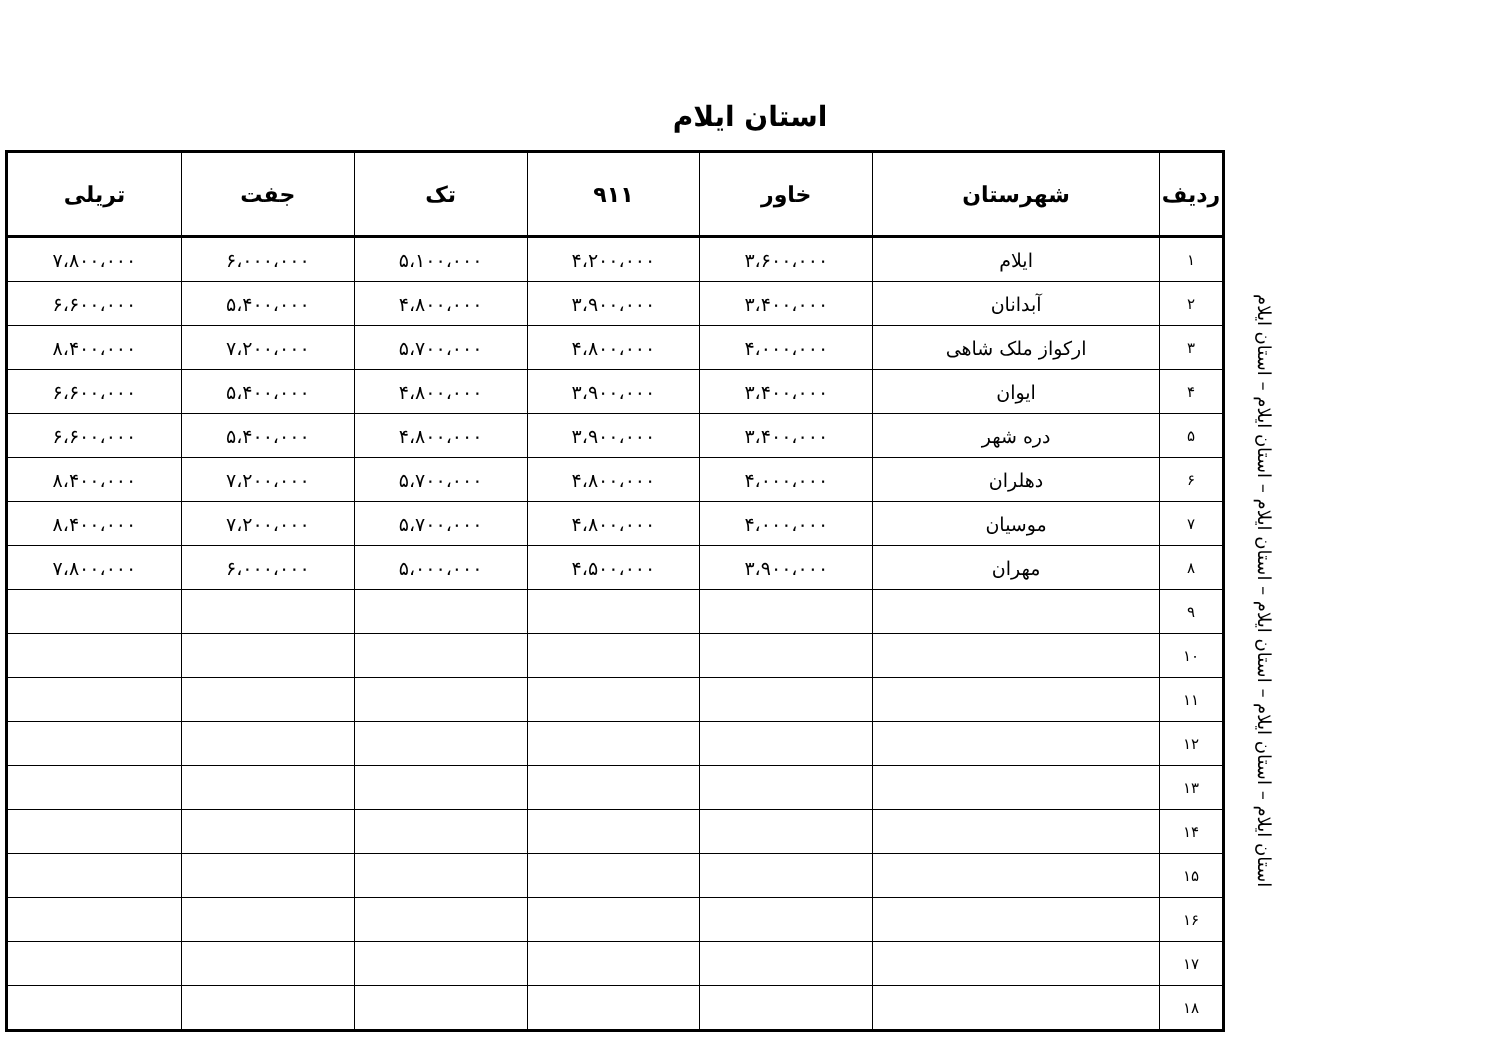استان ایلام
استان ایلام – استان ایلام – استان ایلام – استان ایلام – استان ایلام – استان ایلام
| ردیف | شهرستان | خاور | ۹۱۱ | تک | جفت | تریلی |
| --- | --- | --- | --- | --- | --- | --- |
| ۱ | ایلام | ۳،۶۰۰،۰۰۰ | ۴،۲۰۰،۰۰۰ | ۵،۱۰۰،۰۰۰ | ۶،۰۰۰،۰۰۰ | ۷،۸۰۰،۰۰۰ |
| ۲ | آبدانان | ۳،۴۰۰،۰۰۰ | ۳،۹۰۰،۰۰۰ | ۴،۸۰۰،۰۰۰ | ۵،۴۰۰،۰۰۰ | ۶،۶۰۰،۰۰۰ |
| ۳ | ارکواز ملک شاهی | ۴،۰۰۰،۰۰۰ | ۴،۸۰۰،۰۰۰ | ۵،۷۰۰،۰۰۰ | ۷،۲۰۰،۰۰۰ | ۸،۴۰۰،۰۰۰ |
| ۴ | ایوان | ۳،۴۰۰،۰۰۰ | ۳،۹۰۰،۰۰۰ | ۴،۸۰۰،۰۰۰ | ۵،۴۰۰،۰۰۰ | ۶،۶۰۰،۰۰۰ |
| ۵ | دره شهر | ۳،۴۰۰،۰۰۰ | ۳،۹۰۰،۰۰۰ | ۴،۸۰۰،۰۰۰ | ۵،۴۰۰،۰۰۰ | ۶،۶۰۰،۰۰۰ |
| ۶ | دهلران | ۴،۰۰۰،۰۰۰ | ۴،۸۰۰،۰۰۰ | ۵،۷۰۰،۰۰۰ | ۷،۲۰۰،۰۰۰ | ۸،۴۰۰،۰۰۰ |
| ۷ | موسیان | ۴،۰۰۰،۰۰۰ | ۴،۸۰۰،۰۰۰ | ۵،۷۰۰،۰۰۰ | ۷،۲۰۰،۰۰۰ | ۸،۴۰۰،۰۰۰ |
| ۸ | مهران | ۳،۹۰۰،۰۰۰ | ۴،۵۰۰،۰۰۰ | ۵،۰۰۰،۰۰۰ | ۶،۰۰۰،۰۰۰ | ۷،۸۰۰،۰۰۰ |
| ۹ | | | | | | |
| ۱۰ | | | | | | |
| ۱۱ | | | | | | |
| ۱۲ | | | | | | |
| ۱۳ | | | | | | |
| ۱۴ | | | | | | |
| ۱۵ | | | | | | |
| ۱۶ | | | | | | |
| ۱۷ | | | | | | |
| ۱۸ | | | | | | |